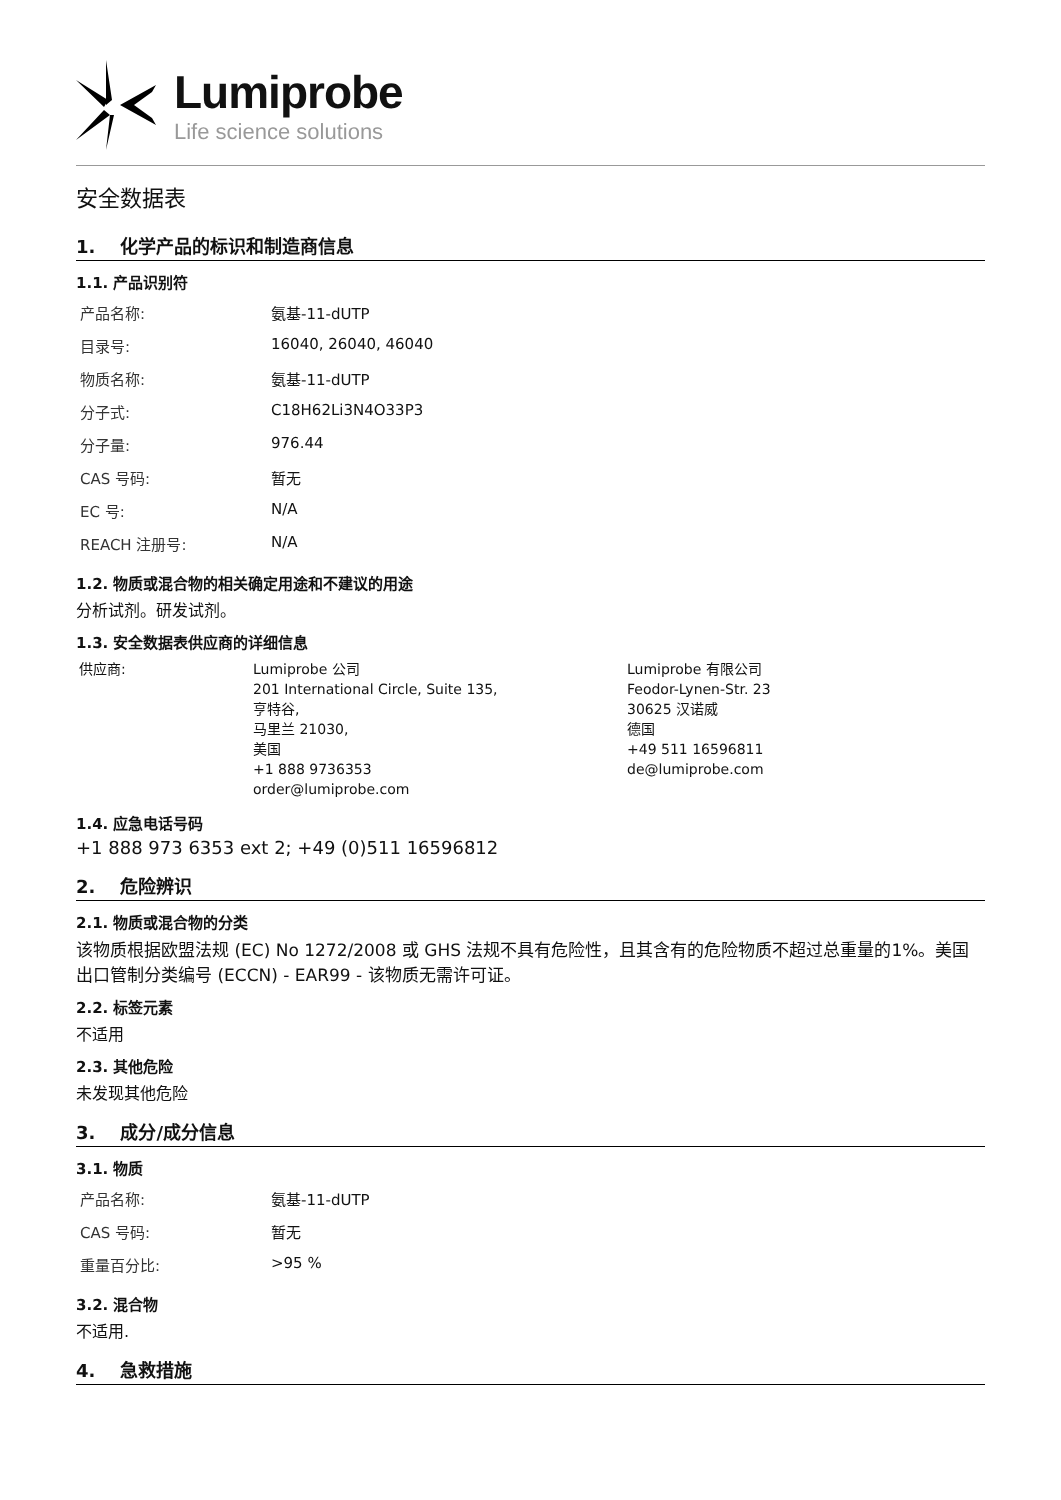Lumiprobe
Life science solutions
安全数据表
1. 化学产品的标识和制造商信息
1.1. 产品识别符
| 产品名称: | 氨基-11-dUTP |
| 目录号: | 16040, 26040, 46040 |
| 物质名称: | 氨基-11-dUTP |
| 分子式: | C18H62Li3N4O33P3 |
| 分子量: | 976.44 |
| CAS 号码: | 暂无 |
| EC 号: | N/A |
| REACH 注册号: | N/A |
1.2. 物质或混合物的相关确定用途和不建议的用途
分析试剂。研发试剂。
1.3. 安全数据表供应商的详细信息
| 供应商: | Lumiprobe 公司 201 International Circle, Suite 135, 亨特谷, 马里兰 21030, 美国 +1 888 9736353 order@lumiprobe.com | Lumiprobe 有限公司 Feodor-Lynen-Str. 23 30625 汉诺威 德国 +49 511 16596811 de@lumiprobe.com |
1.4. 应急电话号码
+1 888 973 6353 ext 2; +49 (0)511 16596812
2. 危险辨识
2.1. 物质或混合物的分类
该物质根据欧盟法规 (EC) No 1272/2008 或 GHS 法规不具有危险性，且其含有的危险物质不超过总重量的1%。美国出口管制分类编号 (ECCN) - EAR99 - 该物质无需许可证。
2.2. 标签元素
不适用
2.3. 其他危险
未发现其他危险
3. 成分/成分信息
3.1. 物质
| 产品名称: | 氨基-11-dUTP |
| CAS 号码: | 暂无 |
| 重量百分比: | >95 % |
3.2. 混合物
不适用.
4. 急救措施